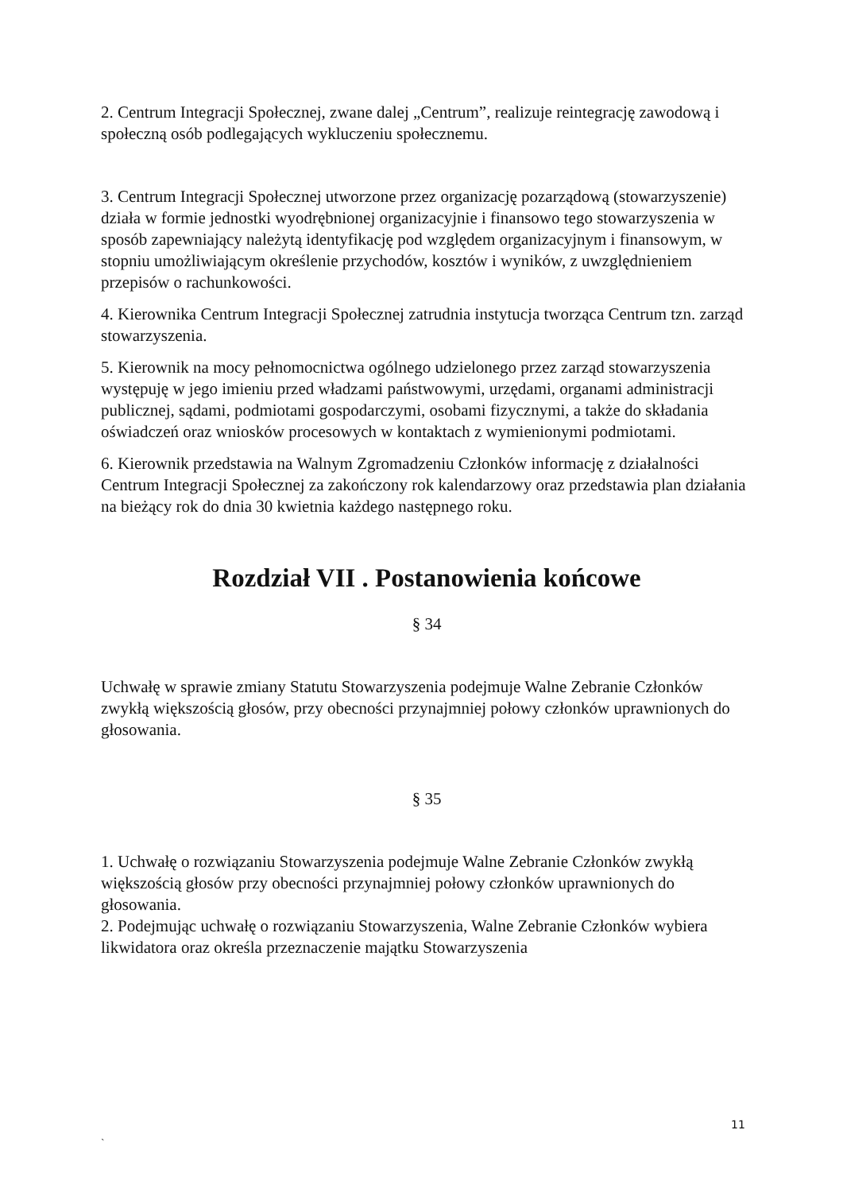2. Centrum Integracji Społecznej, zwane dalej „Centrum”, realizuje reintegrację zawodową i społeczną osób podlegających wykluczeniu społecznemu.
3. Centrum Integracji Społecznej utworzone przez organizację pozarządową (stowarzyszenie) działa w formie jednostki wyodrębnionej organizacyjnie i finansowo tego stowarzyszenia w sposób zapewniający należytą identyfikację pod względem organizacyjnym i finansowym, w stopniu umożliwiającym określenie przychodów, kosztów i wyników, z uwzględnieniem przepisów o rachunkowości.
4. Kierownika Centrum Integracji Społecznej zatrudnia instytucja tworząca Centrum tzn. zarząd stowarzyszenia.
5. Kierownik na mocy pełnomocnictwa ogólnego udzielonego przez zarząd stowarzyszenia występuję w jego imieniu przed władzami państwowymi, urzędami, organami administracji publicznej, sądami, podmiotami gospodarczymi, osobami fizycznymi, a także do składania oświadczeń oraz wniosków procesowych w kontaktach z wymienionymi podmiotami.
6. Kierownik przedstawia na Walnym Zgromadzeniu Członków informację z działalności Centrum Integracji Społecznej za zakończony rok kalendarzowy oraz przedstawia plan działania na bieżący rok do dnia 30 kwietnia każdego następnego roku.
Rozdział VII . Postanowienia końcowe
§ 34
Uchwałę w sprawie zmiany Statutu Stowarzyszenia podejmuje Walne Zebranie Członków zwykłą większością głosów, przy obecności przynajmniej połowy członków uprawnionych do głosowania.
§ 35
1. Uchwałę o rozwiązaniu Stowarzyszenia podejmuje Walne Zebranie Członków zwykłą większością głosów przy obecności przynajmniej połowy członków uprawnionych do głosowania.
2. Podejmując uchwałę o rozwiązaniu Stowarzyszenia, Walne Zebranie Członków wybiera likwidatora oraz określa przeznaczenie majątku Stowarzyszenia
11
`